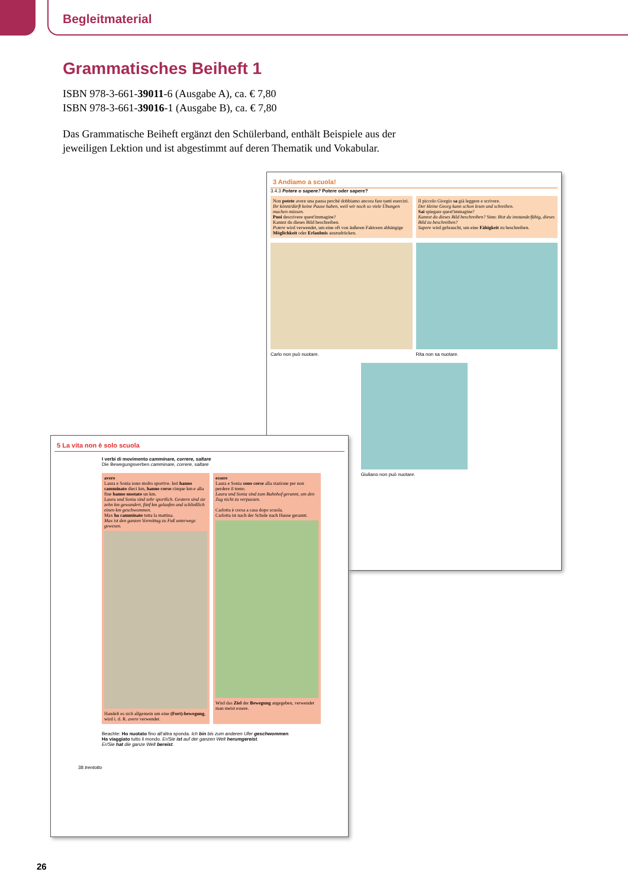Begleitmaterial
Grammatisches Beiheft 1
ISBN 978-3-661-39011-6 (Ausgabe A), ca. € 7,80
ISBN 978-3-661-39016-1 (Ausgabe B), ca. € 7,80
Das Grammatische Beiheft ergänzt den Schülerband, enthält Beispiele aus der jeweiligen Lektion und ist abgestimmt auf deren Thematik und Vokabular.
3 Andiamo a scuola!
3.4.3 Potere o sapere? Potere oder sapere?
Non potete avere una pausa perché dobbiamo ancora fare tanti esercizi.
Ihr könnt/dürft keine Pause haben, weil wir noch so viele Übungen machen müssen.
Puoi descrivere quest'immagine?
Kannst du dieses Bild beschreiben.
Potere wird verwendet, um eine oft von äußeren Faktoren abhängige Möglichkeit oder Erlaubnis auszudrücken.
Il piccolo Giorgio sa già leggere e scrivere.
Der kleine Georg kann schon lesen und schreiben.
Sai spiegare quest'immagine?
Kannst du dieses Bild beschreiben? Sinn: Bist du imstande/fähig, dieses Bild zu beschreiben?
Sapere wird gebraucht, um eine Fähigkeit zu beschreiben.
Carlo non può nuotare. Rita non sa nuotare.
Giuliano non può nuotare.
5 La vita non è solo scuola
I verbi di movimento camminare, correre, saltare
Die Bewegungsverben camminare, correre, saltare
avere
Laura e Sonia sono molto sportive. Ieri hanno camminato dieci km, hanno corso cinque km e alla fine hanno nuotato un km.
Laura und Sonia sind sehr sportlich. Gestern sind sie zehn km gewandert, fünf km gelaufen und schließlich einen km geschwommen.
Max ha camminato tutta la mattina.
Max ist den ganzen Vormittag zu Fuß unterwegs gewesen.
Handelt es sich allgemein um eine (Fort)-bewegung, wird i. d. R. avere verwendet.
essere
Laura e Sonia sono corse alla stazione per non perdere il treno.
Laura und Sonia sind zum Bahnhof gerannt, um den Zug nicht zu verpassen.
Carlotta è corsa a casa dopo scuola.
Carlotta ist nach der Schule nach Hause gerannt.
Wird das Ziel der Bewegung angegeben, verwendet man meist essere.
Beachte: Ho nuotato fino all'altra sponda. Ich bin bis zum anderen Ufer geschwommen.
Ha viaggiato tutto il mondo. Er/Sie ist auf der ganzen Welt herumgereist.
Er/Sie hat die ganze Welt bereist.
38 trentotto
26